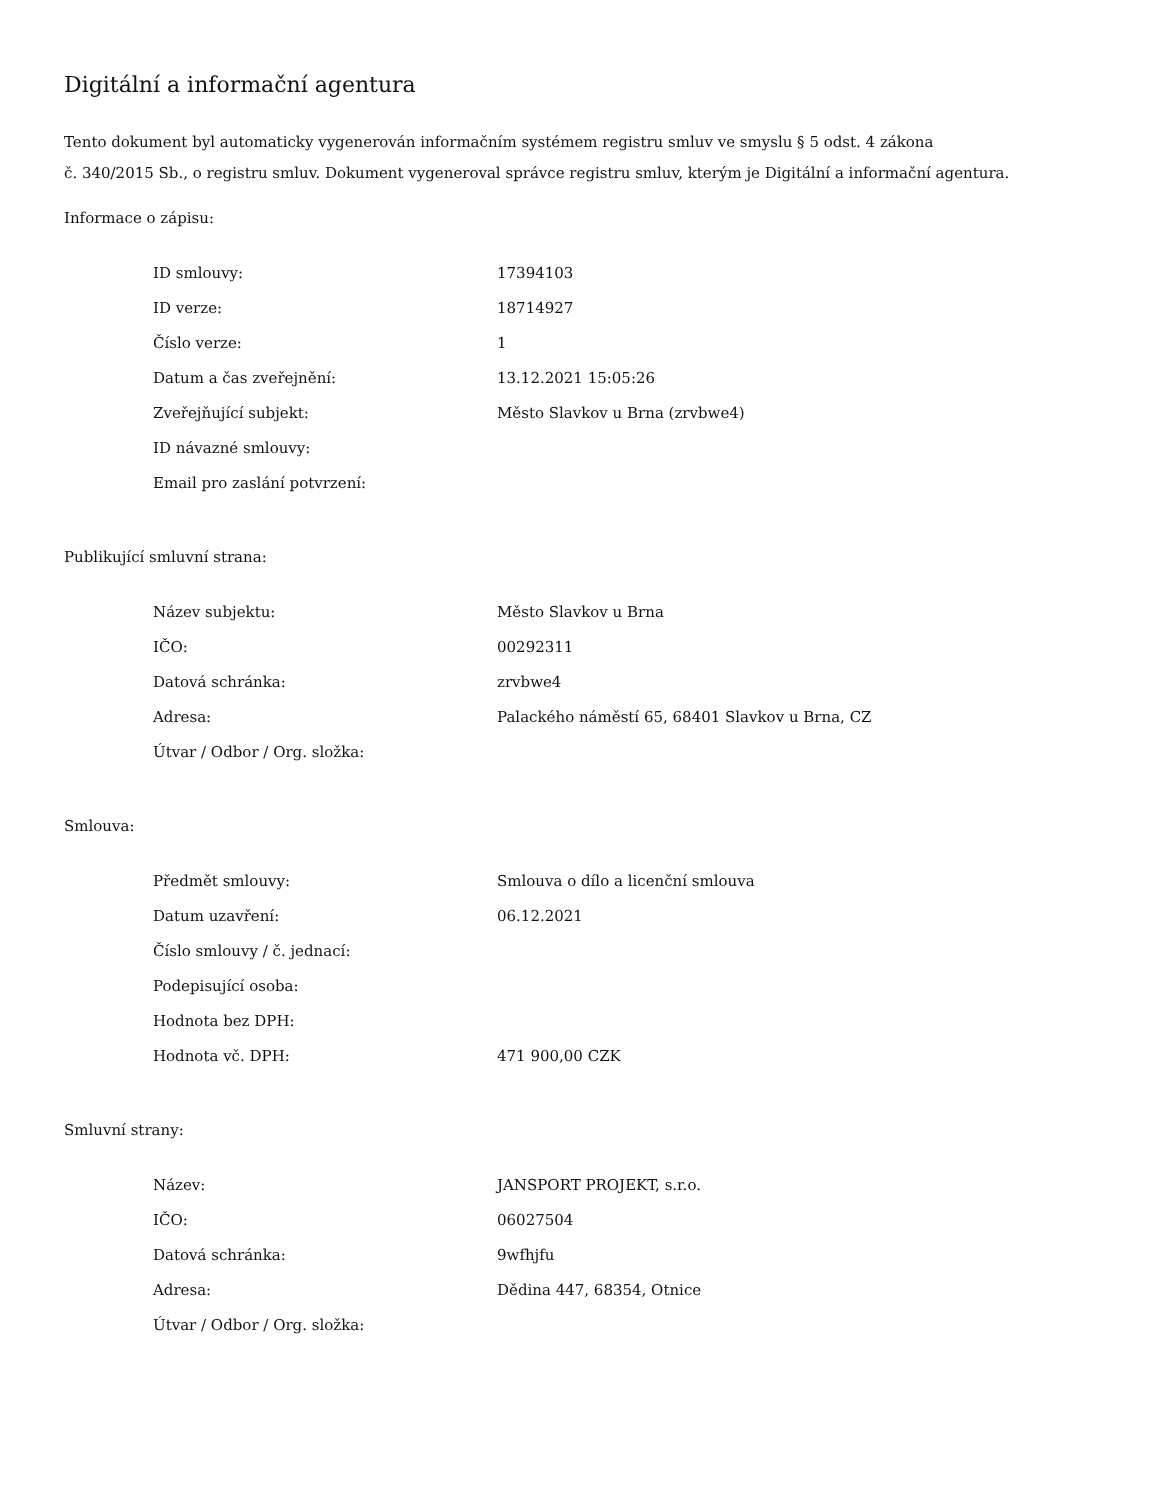Digitální a informační agentura
Tento dokument byl automaticky vygenerován informačním systémem registru smluv ve smyslu § 5 odst. 4 zákona
č. 340/2015 Sb., o registru smluv. Dokument vygeneroval správce registru smluv, kterým je Digitální a informační agentura.
Informace o zápisu:
| ID smlouvy: | 17394103 |
| ID verze: | 18714927 |
| Číslo verze: | 1 |
| Datum a čas zveřejnění: | 13.12.2021 15:05:26 |
| Zveřejňující subjekt: | Město Slavkov u Brna (zrvbwe4) |
| ID návazné smlouvy: | |
| Email pro zaslání potvrzení: | |
Publikující smluvní strana:
| Název subjektu: | Město Slavkov u Brna |
| IČO: | 00292311 |
| Datová schránka: | zrvbwe4 |
| Adresa: | Palackého náměstí 65, 68401 Slavkov u Brna, CZ |
| Útvar / Odbor / Org. složka: | |
Smlouva:
| Předmět smlouvy: | Smlouva o dílo a licenční smlouva |
| Datum uzavření: | 06.12.2021 |
| Číslo smlouvy / č. jednací: | |
| Podepisující osoba: | |
| Hodnota bez DPH: | |
| Hodnota vč. DPH: | 471 900,00 CZK |
Smluvní strany:
| Název: | JANSPORT PROJEKT, s.r.o. |
| IČO: | 06027504 |
| Datová schránka: | 9wfhjfu |
| Adresa: | Dědina 447, 68354, Otnice |
| Útvar / Odbor / Org. složka: | |